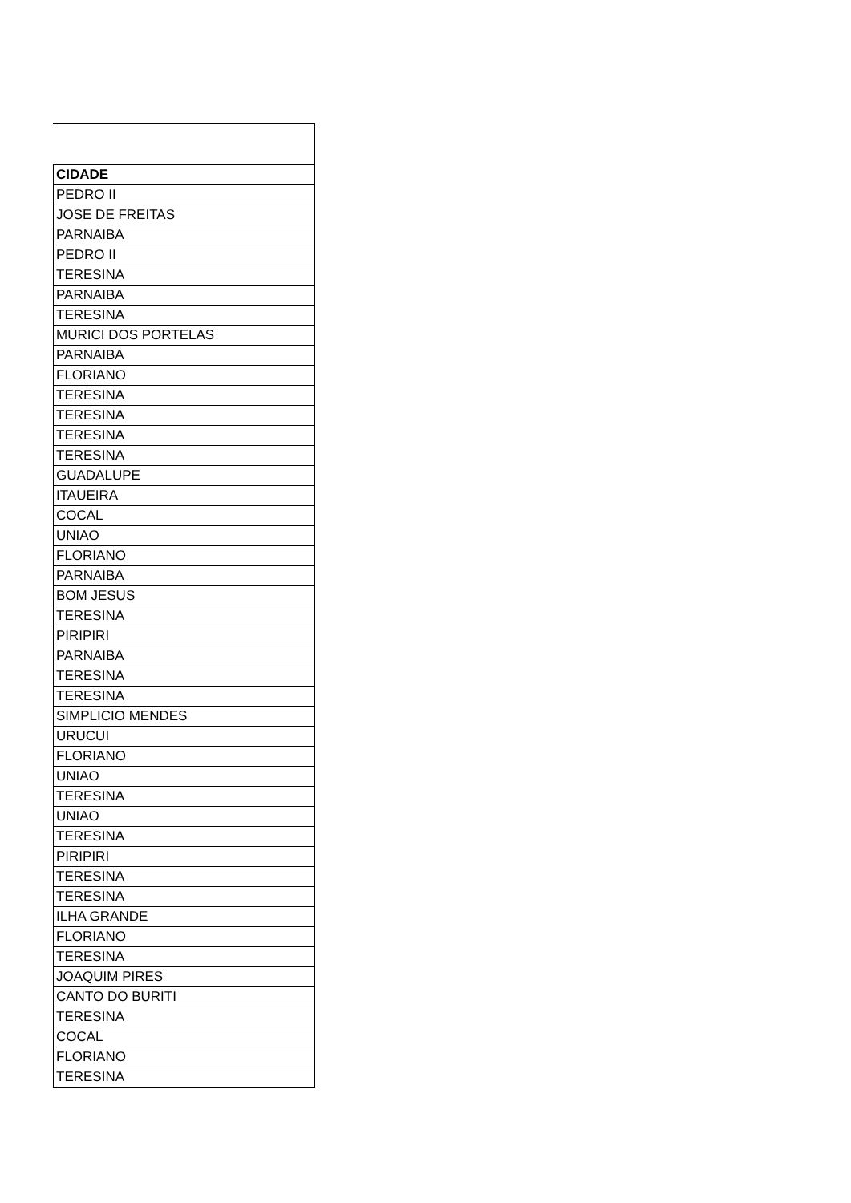| CIDADE |
| --- |
| PEDRO II |
| JOSE DE FREITAS |
| PARNAIBA |
| PEDRO II |
| TERESINA |
| PARNAIBA |
| TERESINA |
| MURICI DOS PORTELAS |
| PARNAIBA |
| FLORIANO |
| TERESINA |
| TERESINA |
| TERESINA |
| TERESINA |
| GUADALUPE |
| ITAUEIRA |
| COCAL |
| UNIAO |
| FLORIANO |
| PARNAIBA |
| BOM JESUS |
| TERESINA |
| PIRIPIRI |
| PARNAIBA |
| TERESINA |
| TERESINA |
| SIMPLICIO MENDES |
| URUCUI |
| FLORIANO |
| UNIAO |
| TERESINA |
| UNIAO |
| TERESINA |
| PIRIPIRI |
| TERESINA |
| TERESINA |
| ILHA GRANDE |
| FLORIANO |
| TERESINA |
| JOAQUIM PIRES |
| CANTO DO BURITI |
| TERESINA |
| COCAL |
| FLORIANO |
| TERESINA |